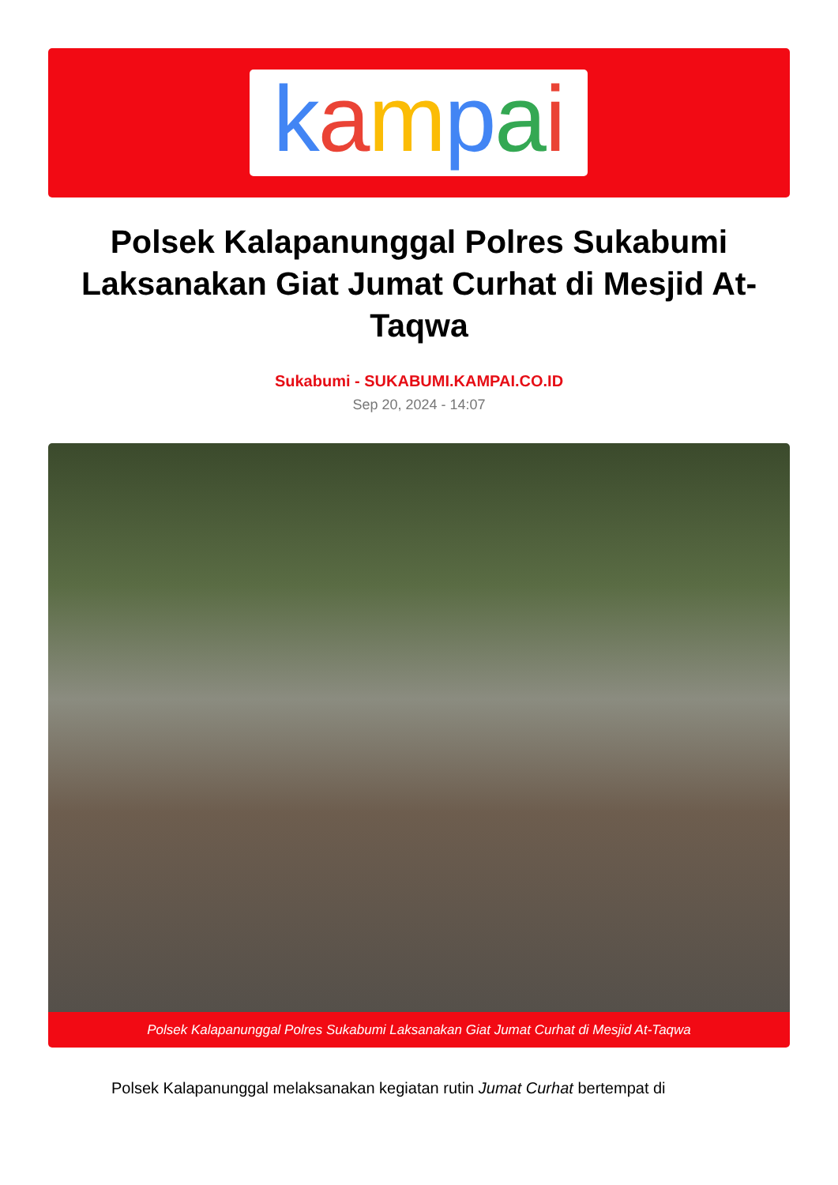kampai
Polsek Kalapanunggal Polres Sukabumi Laksanakan Giat Jumat Curhat di Mesjid At-Taqwa
Sukabumi - SUKABUMI.KAMPAI.CO.ID
Sep 20, 2024 - 14:07
Polsek Kalapanunggal Polres Sukabumi Laksanakan Giat Jumat Curhat di Mesjid At-Taqwa
Polsek Kalapanunggal melaksanakan kegiatan rutin Jumat Curhat bertempat di